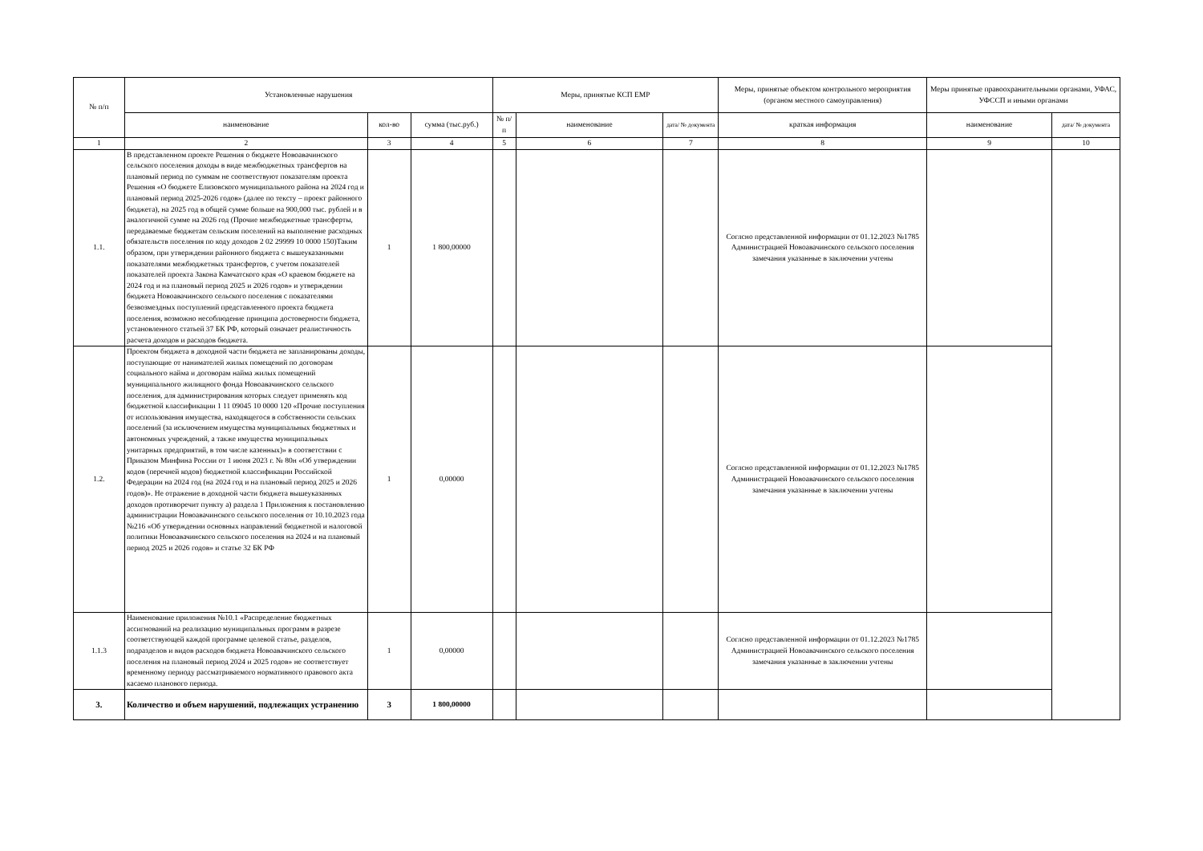| № п/п | Установленные нарушения | | | Меры, принятые КСП ЕМР | | | Меры, принятые объектом контрольного мероприятия (органом местного самоуправления) | Меры принятые правоохранительными органами, УФАС, УФССП и иными органами | |
| --- | --- | --- | --- | --- | --- | --- | --- | --- | --- |
| | наименование | кол-во | сумма (тыс.руб.) | № п/п | наименование | дата/ № документа | краткая информация | наименование | дата/ № документа |
| 1 | 2 | 3 | 4 | 5 | 6 | 7 | 8 | 9 | 10 |
| 1.1. | В представленном проекте Решения о бюджете Новоавачинского сельского поселения доходы в виде межбюджетных трансфертов на плановый период по суммам не соответствуют показателям проекта Решения «О бюджете Елизовского муниципального района на 2024 год и плановый период 2025-2026 годов» (далее по тексту – проект районного бюджета), на 2025 год в общей сумме больше на 900,000 тыс. рублей и в аналогичной сумме на 2026 год (Прочие межбюджетные трансферты, передаваемые бюджетам сельским поселений на выполнение расходных обязательств поселения по коду доходов 2 02 29999 10 0000 150)Таким образом, при утверждении районного бюджета с вышеуказанными показателями межбюджетных трансфертов, с учетом показателей показателей проекта Закона Камчатского края «О краевом бюджете на 2024 год и на плановый период 2025 и 2026 годов» и утверждении бюджета Новоавачинского сельского поселения с показателями безвозмездных поступлений представленного проекта бюджета поселения, возможно несоблюдение принципа достоверности бюджета, установленного статьей 37 БК РФ, который означает реалистичность расчета доходов и расходов бюджета. | 1 | 1 800,00000 | | | | Соглсно представленной информации от 01.12.2023 №1785 Администрацией Новоавачинского сельского поселения замечания указанные в заключении учтены | | |
| 1.2. | Проектом бюджета в доходной части бюджета не запланированы доходы, поступающие от нанимателей жилых помещений по договорам социального найма и договорам найма жилых помещений муниципального жилищного фонда Новоавачинского сельского поселения, для администрирования которых следует применять код бюджетной классификации 1 11 09045 10 0000 120 «Прочие поступления от использования имущества, находящегося в собственности сельских поселений (за исключением имущества муниципальных бюджетных и автономных учреждений, а также имущества муниципальных унитарных предприятий, в том числе казенных)» в соответствии с Приказом Минфина России от 1 июня 2023 г. № 80н «Об утверждении кодов (перечней кодов) бюджетной классификации Российской Федерации на 2024 год (на 2024 год и на плановый период 2025 и 2026 годов)». Не отражение в доходной части бюджета вышеуказанных доходов противоречит пункту а) раздела 1 Приложения к постановлению администрации Новоавачинского сельского поселения от 10.10.2023 года №216 «Об утверждении основных направлений бюджетной и налоговой политики Новоавачинского сельского поселения на 2024 и на плановый период 2025 и 2026 годов» и статье 32 БК РФ | 1 | 0,00000 | | | | Соглсно представленной информации от 01.12.2023 №1785 Администрацией Новоавачинского сельского поселения замечания указанные в заключении учтены | | |
| 1.1.3 | Наименование приложения №10.1 «Распределение бюджетных ассигнований на реализацию муниципальных программ в разрезе соответствующей каждой программе целевой статье, разделов, подразделов и видов расходов бюджета Новоавачинского сельского поселения на плановый период 2024 и 2025 годов» не соответствует временному периоду рассматриваемого нормативного правового акта касаемо планового периода. | 1 | 0,00000 | | | | Соглсно представленной информации от 01.12.2023 №1785 Администрацией Новоавачинского сельского поселения замечания указанные в заключении учтены | | |
| 3. | Количество и объем нарушений, подлежащих устранению | 3 | 1 800,00000 | | | | | | |